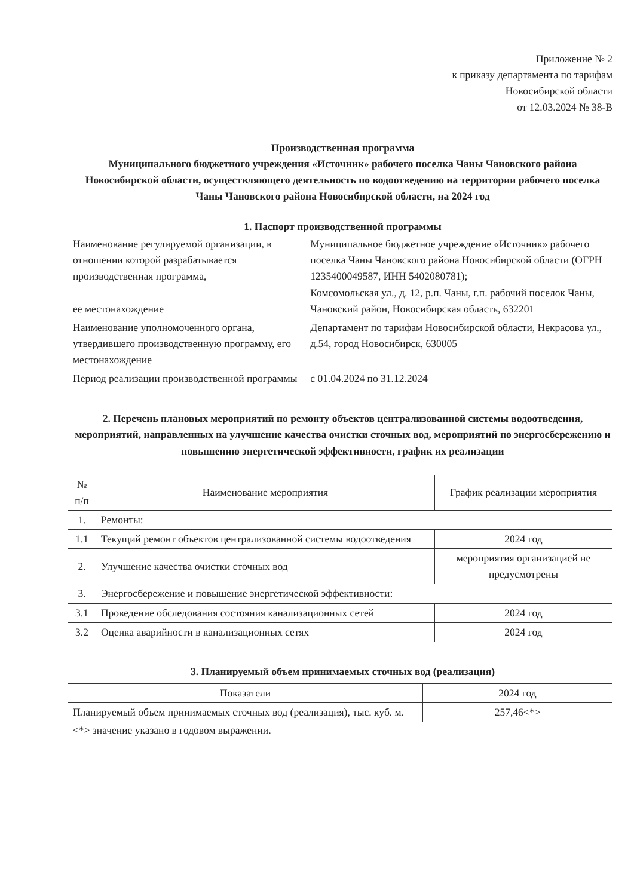Приложение № 2
к приказу департамента по тарифам
Новосибирской области
от 12.03.2024 № 38-В
Производственная программа
Муниципального бюджетного учреждения «Источник» рабочего поселка Чаны Чановского района Новосибирской области, осуществляющего деятельность по водоотведению на территории рабочего поселка Чаны Чановского района Новосибирской области, на 2024 год
1. Паспорт производственной программы
| Наименование регулируемой организации, в отношении которой разрабатывается производственная программа, ее местонахождение | Муниципальное бюджетное учреждение «Источник» рабочего поселка Чаны Чановского района Новосибирской области (ОГРН 1235400049587, ИНН 5402080781); Комсомольская ул., д. 12, р.п. Чаны, г.п. рабочий поселок Чаны, Чановский район, Новосибирская область, 632201 |
| Наименование уполномоченного органа, утвердившего производственную программу, его местонахождение | Департамент по тарифам Новосибирской области, Некрасова ул., д.54, город Новосибирск, 630005 |
| Период реализации производственной программы | с 01.04.2024 по 31.12.2024 |
2. Перечень плановых мероприятий по ремонту объектов централизованной системы водоотведения, мероприятий, направленных на улучшение качества очистки сточных вод, мероприятий по энергосбережению и повышению энергетической эффективности, график их реализации
| № п/п | Наименование мероприятия | График реализации мероприятия |
| --- | --- | --- |
| 1. | Ремонты: | |
| 1.1 | Текущий ремонт объектов централизованной системы водоотведения | 2024 год |
| 2. | Улучшение качества очистки сточных вод | мероприятия организацией не предусмотрены |
| 3. | Энергосбережение и повышение энергетической эффективности: | |
| 3.1 | Проведение обследования состояния канализационных сетей | 2024 год |
| 3.2 | Оценка аварийности в канализационных сетях | 2024 год |
3. Планируемый объем принимаемых сточных вод (реализация)
| Показатели | 2024 год |
| --- | --- |
| Планируемый объем принимаемых сточных вод (реализация), тыс. куб. м. | 257,46<*> |
<*> значение указано в годовом выражении.